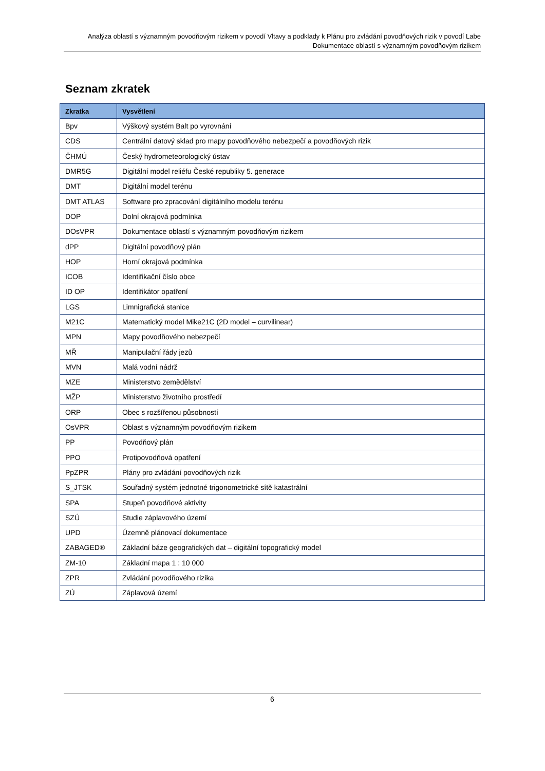Analýza oblastí s významným povodňovým rizikem v povodí Vltavy a podklady k Plánu pro zvládání povodňových rizik v povodí Labe
Dokumentace oblastí s významným povodňovým rizikem
Seznam zkratek
| Zkratka | Vysvětlení |
| --- | --- |
| Bpv | Výškový systém Balt po vyrovnání |
| CDS | Centrální datový sklad pro mapy povodňového nebezpečí a povodňových rizik |
| ČHMÚ | Český hydrometeorologický ústav |
| DMR5G | Digitální model reliéfu České republiky 5. generace |
| DMT | Digitální model terénu |
| DMT ATLAS | Software pro zpracování digitálního modelu terénu |
| DOP | Dolní okrajová podmínka |
| DOsVPR | Dokumentace oblastí s významným povodňovým rizikem |
| dPP | Digitální povodňový plán |
| HOP | Horní okrajová podmínka |
| ICOB | Identifikační číslo obce |
| ID OP | Identifikátor opatření |
| LGS | Limnigrafická stanice |
| M21C | Matematický model Mike21C (2D model – curvilinear) |
| MPN | Mapy povodňového nebezpečí |
| MŘ | Manipulační řády jezů |
| MVN | Malá vodní nádrž |
| MZE | Ministerstvo zemědělství |
| MŽP | Ministerstvo životního prostředí |
| ORP | Obec s rozšířenou působností |
| OsVPR | Oblast s významným povodňovým rizikem |
| PP | Povodňový plán |
| PPO | Protipovodňová opatření |
| PpZPR | Plány pro zvládání povodňových rizik |
| S_JTSK | Souřadný systém jednotné trigonometrické sítě katastrální |
| SPA | Stupeň povodňové aktivity |
| SZÚ | Studie záplavového území |
| UPD | Územně plánovací dokumentace |
| ZABAGED® | Základní báze geografických dat – digitální topografický model |
| ZM-10 | Základní mapa 1 : 10 000 |
| ZPR | Zvládání povodňového rizika |
| ZÚ | Záplavová území |
6